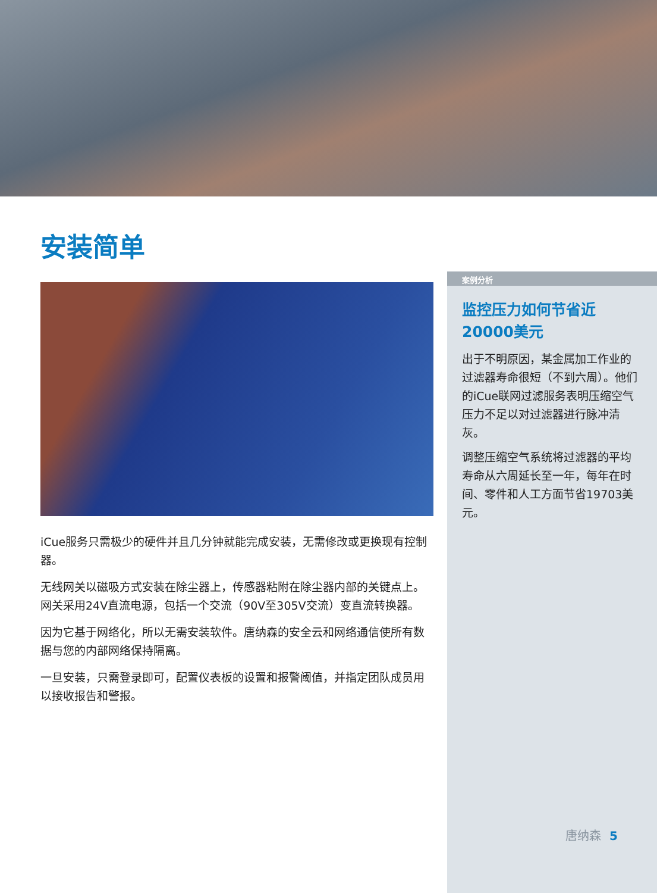案例分析
监控压力如何节省近
20000美元
出于不明原因，某金属加工作业的过滤器寿命很短（不到六周）。他们的iCue联网过滤服务表明压缩空气压力不足以对过滤器进行脉冲清灰。
调整压缩空气系统将过滤器的平均寿命从六周延长至一年，每年在时间、零件和人工方面节省19703美元。
唐纳森 5
安装简单
iCue服务只需极少的硬件并且几分钟就能完成安装，无需修改或更换现有控制器。
无线网关以磁吸方式安装在除尘器上，传感器粘附在除尘器内部的关键点上。网关采用24V直流电源，包括一个交流（90V至305V交流）变直流转换器。
因为它基于网络化，所以无需安装软件。唐纳森的安全云和网络通信使所有数据与您的内部网络保持隔离。
一旦安装，只需登录即可，配置仪表板的设置和报警阈值，并指定团队成员用以接收报告和警报。